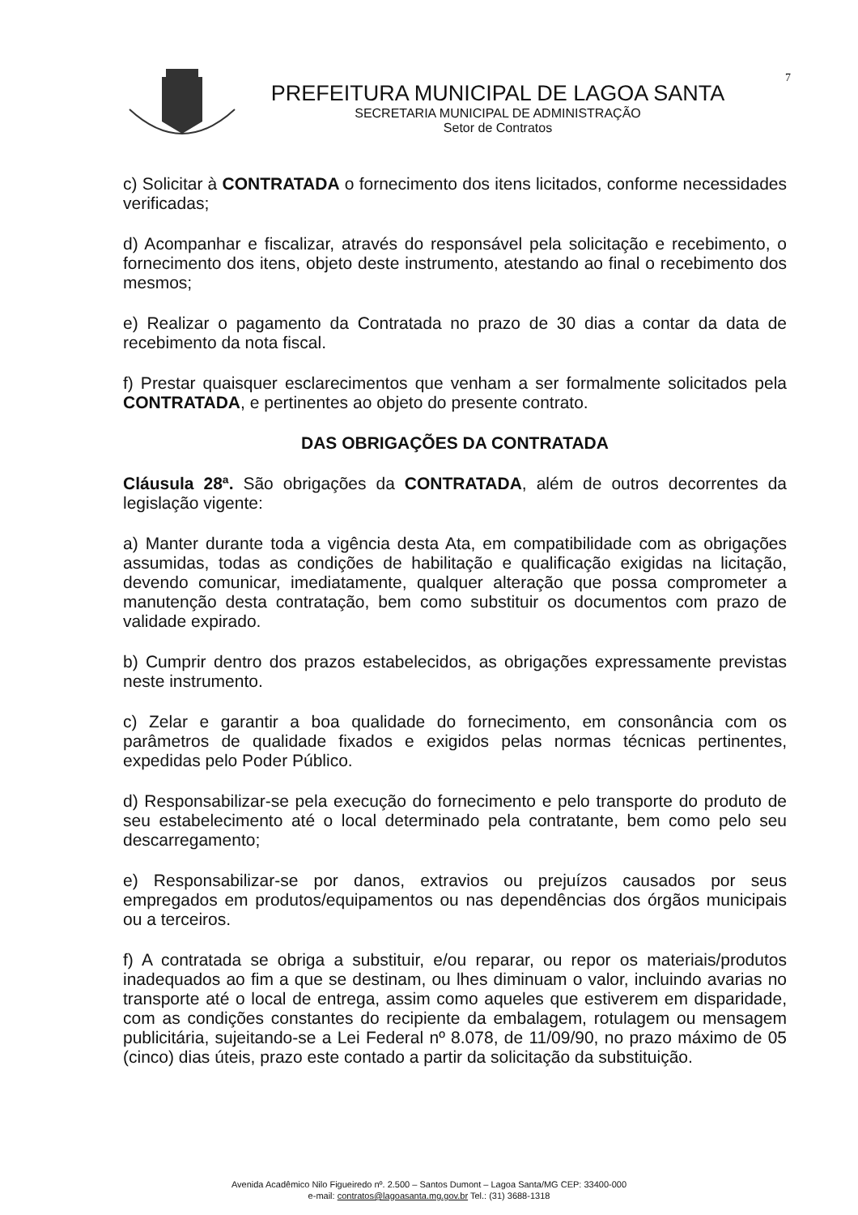PREFEITURA MUNICIPAL DE LAGOA SANTA
SECRETARIA MUNICIPAL DE ADMINISTRAÇÃO
Setor de Contratos
7
c) Solicitar à CONTRATADA o fornecimento dos itens licitados, conforme necessidades verificadas;
d) Acompanhar e fiscalizar, através do responsável pela solicitação e recebimento, o fornecimento dos itens, objeto deste instrumento, atestando ao final o recebimento dos mesmos;
e) Realizar o pagamento da Contratada no prazo de 30 dias a contar da data de recebimento da nota fiscal.
f) Prestar quaisquer esclarecimentos que venham a ser formalmente solicitados pela CONTRATADA, e pertinentes ao objeto do presente contrato.
DAS OBRIGAÇÕES DA CONTRATADA
Cláusula 28ª. São obrigações da CONTRATADA, além de outros decorrentes da legislação vigente:
a) Manter durante toda a vigência desta Ata, em compatibilidade com as obrigações assumidas, todas as condições de habilitação e qualificação exigidas na licitação, devendo comunicar, imediatamente, qualquer alteração que possa comprometer a manutenção desta contratação, bem como substituir os documentos com prazo de validade expirado.
b) Cumprir dentro dos prazos estabelecidos, as obrigações expressamente previstas neste instrumento.
c) Zelar e garantir a boa qualidade do fornecimento, em consonância com os parâmetros de qualidade fixados e exigidos pelas normas técnicas pertinentes, expedidas pelo Poder Público.
d) Responsabilizar-se pela execução do fornecimento e pelo transporte do produto de seu estabelecimento até o local determinado pela contratante, bem como pelo seu descarregamento;
e) Responsabilizar-se por danos, extravios ou prejuízos causados por seus empregados em produtos/equipamentos ou nas dependências dos órgãos municipais ou a terceiros.
f) A contratada se obriga a substituir, e/ou reparar, ou repor os materiais/produtos inadequados ao fim a que se destinam, ou lhes diminuam o valor, incluindo avarias no transporte até o local de entrega, assim como aqueles que estiverem em disparidade, com as condições constantes do recipiente da embalagem, rotulagem ou mensagem publicitária, sujeitando-se a Lei Federal nº 8.078, de 11/09/90, no prazo máximo de 05 (cinco) dias úteis, prazo este contado a partir da solicitação da substituição.
Avenida Acadêmico Nilo Figueiredo nº. 2.500 – Santos Dumont – Lagoa Santa/MG CEP: 33400-000
e-mail: contratos@lagoasanta.mg.gov.br Tel.: (31) 3688-1318